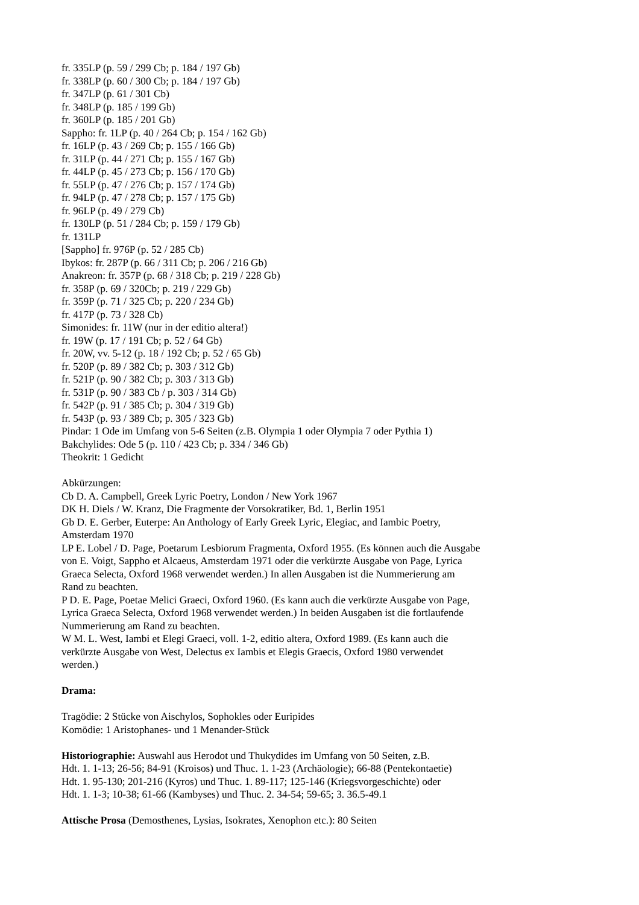fr. 335LP (p. 59 / 299 Cb; p. 184 / 197 Gb)
fr. 338LP (p. 60 / 300 Cb; p. 184 / 197 Gb)
fr. 347LP (p. 61 / 301 Cb)
fr. 348LP (p. 185 / 199 Gb)
fr. 360LP (p. 185 / 201 Gb)
Sappho: fr. 1LP (p. 40 / 264 Cb; p. 154 / 162 Gb)
fr. 16LP (p. 43 / 269 Cb; p. 155 / 166 Gb)
fr. 31LP (p. 44 / 271 Cb; p. 155 / 167 Gb)
fr. 44LP (p. 45 / 273 Cb; p. 156 / 170 Gb)
fr. 55LP (p. 47 / 276 Cb; p. 157 / 174 Gb)
fr. 94LP (p. 47 / 278 Cb; p. 157 / 175 Gb)
fr. 96LP (p. 49 / 279 Cb)
fr. 130LP (p. 51 / 284 Cb; p. 159 / 179 Gb)
fr. 131LP
[Sappho] fr. 976P (p. 52 / 285 Cb)
Ibykos: fr. 287P (p. 66 / 311 Cb; p. 206 / 216 Gb)
Anakreon: fr. 357P (p. 68 / 318 Cb; p. 219 / 228 Gb)
fr. 358P (p. 69 / 320Cb; p. 219 / 229 Gb)
fr. 359P (p. 71 / 325 Cb; p. 220 / 234 Gb)
fr. 417P (p. 73 / 328 Cb)
Simonides: fr. 11W (nur in der editio altera!)
fr. 19W (p. 17 / 191 Cb; p. 52 / 64 Gb)
fr. 20W, vv. 5-12 (p. 18 / 192 Cb; p. 52 / 65 Gb)
fr. 520P (p. 89 / 382 Cb; p. 303 / 312 Gb)
fr. 521P (p. 90 / 382 Cb; p. 303 / 313 Gb)
fr. 531P (p. 90 / 383 Cb / p. 303 / 314 Gb)
fr. 542P (p. 91 / 385 Cb; p. 304 / 319 Gb)
fr. 543P (p. 93 / 389 Cb; p. 305 / 323 Gb)
Pindar: 1 Ode im Umfang von 5-6 Seiten (z.B. Olympia 1 oder Olympia 7 oder Pythia 1)
Bakchylides: Ode 5 (p. 110 / 423 Cb; p. 334 / 346 Gb)
Theokrit: 1 Gedicht
Abkürzungen:
Cb D. A. Campbell, Greek Lyric Poetry, London / New York 1967
DK H. Diels / W. Kranz, Die Fragmente der Vorsokratiker, Bd. 1, Berlin 1951
Gb D. E. Gerber, Euterpe: An Anthology of Early Greek Lyric, Elegiac, and Iambic Poetry,
Amsterdam 1970
LP E. Lobel / D. Page, Poetarum Lesbiorum Fragmenta, Oxford 1955. (Es können auch die Ausgabe
von E. Voigt, Sappho et Alcaeus, Amsterdam 1971 oder die verkürzte Ausgabe von Page, Lyrica
Graeca Selecta, Oxford 1968 verwendet werden.) In allen Ausgaben ist die Nummerierung am
Rand zu beachten.
P D. E. Page, Poetae Melici Graeci, Oxford 1960. (Es kann auch die verkürzte Ausgabe von Page,
Lyrica Graeca Selecta, Oxford 1968 verwendet werden.) In beiden Ausgaben ist die fortlaufende
Nummerierung am Rand zu beachten.
W M. L. West, Iambi et Elegi Graeci, voll. 1-2, editio altera, Oxford 1989. (Es kann auch die
verkürzte Ausgabe von West, Delectus ex Iambis et Elegis Graecis, Oxford 1980 verwendet
werden.)
Drama:
Tragödie: 2 Stücke von Aischylos, Sophokles oder Euripides
Komödie: 1 Aristophanes- und 1 Menander-Stück
Historiographie: Auswahl aus Herodot und Thukydides im Umfang von 50 Seiten, z.B.
Hdt. 1. 1-13; 26-56; 84-91 (Kroisos) und Thuc. 1. 1-23 (Archäologie); 66-88 (Pentekontaetie)
Hdt. 1. 95-130; 201-216 (Kyros) und Thuc. 1. 89-117; 125-146 (Kriegsvorgeschichte) oder
Hdt. 1. 1-3; 10-38; 61-66 (Kambyses) und Thuc. 2. 34-54; 59-65; 3. 36.5-49.1
Attische Prosa (Demosthenes, Lysias, Isokrates, Xenophon etc.): 80 Seiten